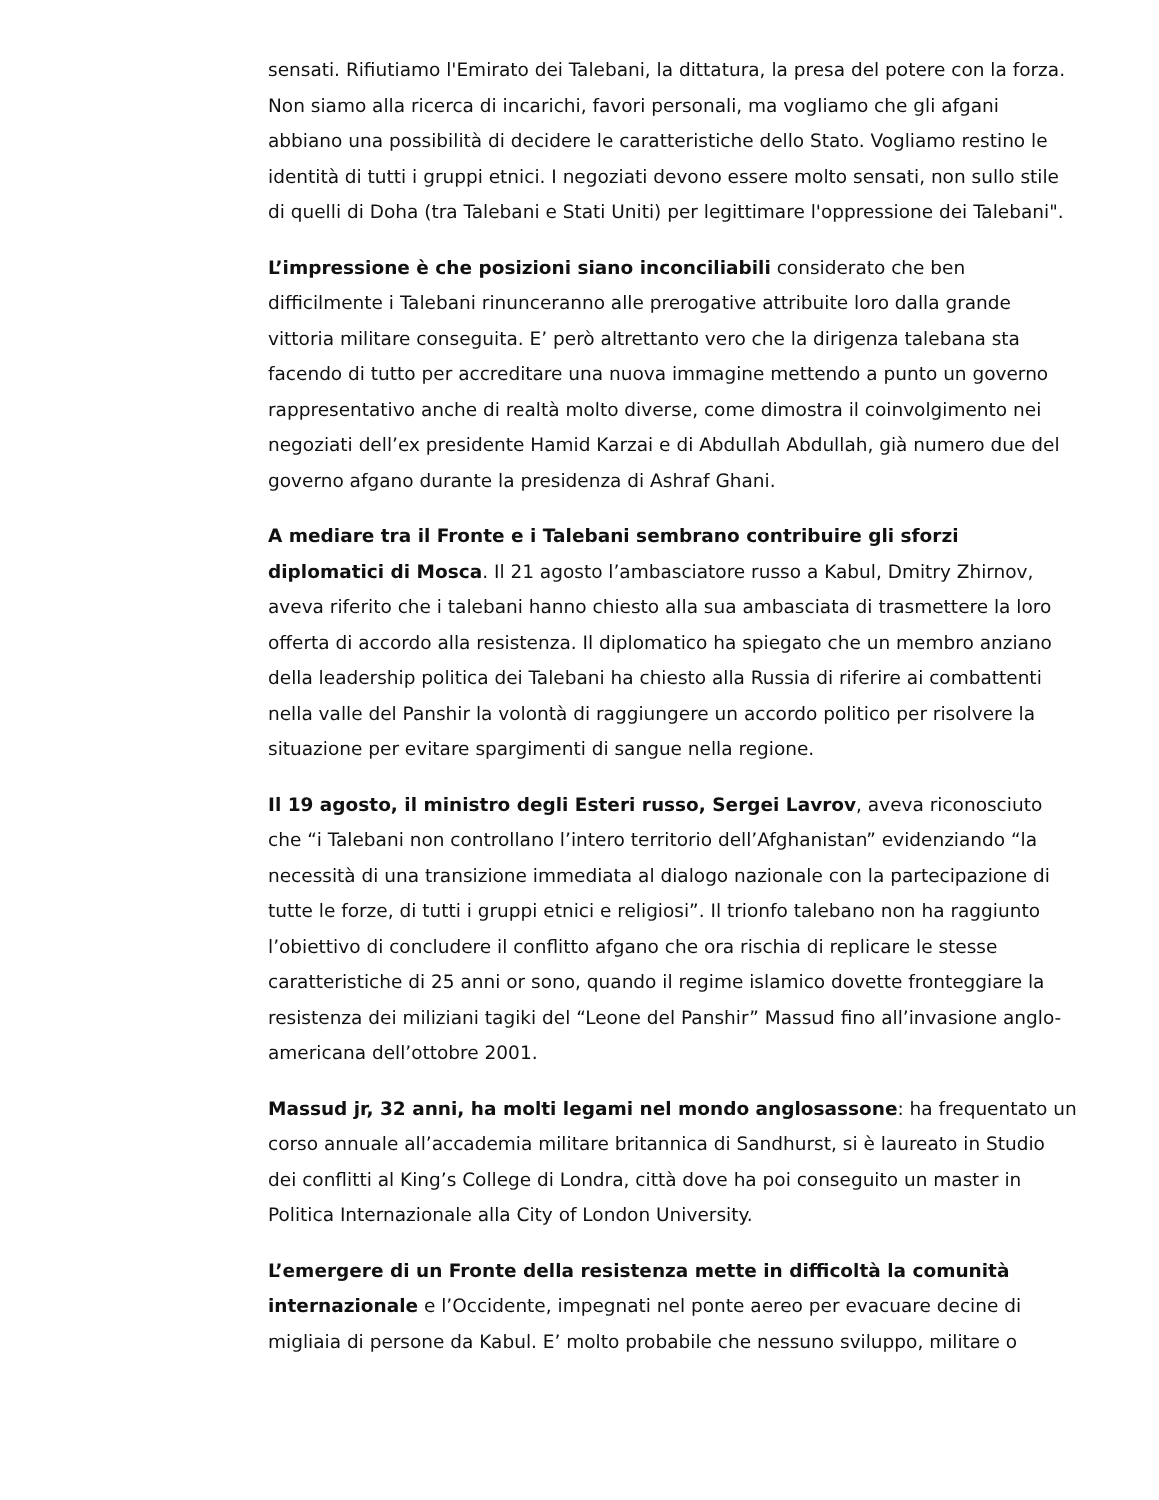sensati. Rifiutiamo l'Emirato dei Talebani, la dittatura, la presa del potere con la forza. Non siamo alla ricerca di incarichi, favori personali, ma vogliamo che gli afgani abbiano una possibilità di decidere le caratteristiche dello Stato. Vogliamo restino le identità di tutti i gruppi etnici. I negoziati devono essere molto sensati, non sullo stile di quelli di Doha (tra Talebani e Stati Uniti) per legittimare l'oppressione dei Talebani".
L’impressione è che posizioni siano inconciliabili considerato che ben difficilmente i Talebani rinunceranno alle prerogative attribuite loro dalla grande vittoria militare conseguita. E’ però altrettanto vero che la dirigenza talebana sta facendo di tutto per accreditare una nuova immagine mettendo a punto un governo rappresentativo anche di realtà molto diverse, come dimostra il coinvolgimento nei negoziati dell’ex presidente Hamid Karzai e di Abdullah Abdullah, già numero due del governo afgano durante la presidenza di Ashraf Ghani.
A mediare tra il Fronte e i Talebani sembrano contribuire gli sforzi diplomatici di Mosca. Il 21 agosto l’ambasciatore russo a Kabul, Dmitry Zhirnov, aveva riferito che i talebani hanno chiesto alla sua ambasciata di trasmettere la loro offerta di accordo alla resistenza. Il diplomatico ha spiegato che un membro anziano della leadership politica dei Talebani ha chiesto alla Russia di riferire ai combattenti nella valle del Panshir la volontà di raggiungere un accordo politico per risolvere la situazione per evitare spargimenti di sangue nella regione.
Il 19 agosto, il ministro degli Esteri russo, Sergei Lavrov, aveva riconosciuto che “i Talebani non controllano l’intero territorio dell’Afghanistan” evidenziando “la necessità di una transizione immediata al dialogo nazionale con la partecipazione di tutte le forze, di tutti i gruppi etnici e religiosi”. Il trionfo talebano non ha raggiunto l’obiettivo di concludere il conflitto afgano che ora rischia di replicare le stesse caratteristiche di 25 anni or sono, quando il regime islamico dovette fronteggiare la resistenza dei miliziani tagiki del “Leone del Panshir” Massud fino all’invasione anglo-americana dell’ottobre 2001.
Massud jr, 32 anni, ha molti legami nel mondo anglosassone: ha frequentato un corso annuale all’accademia militare britannica di Sandhurst, si è laureato in Studio dei conflitti al King’s College di Londra, città dove ha poi conseguito un master in Politica Internazionale alla City of London University.
L’emergere di un Fronte della resistenza mette in difficoltà la comunità internazionale e l’Occidente, impegnati nel ponte aereo per evacuare decine di migliaia di persone da Kabul. E’ molto probabile che nessuno sviluppo, militare o